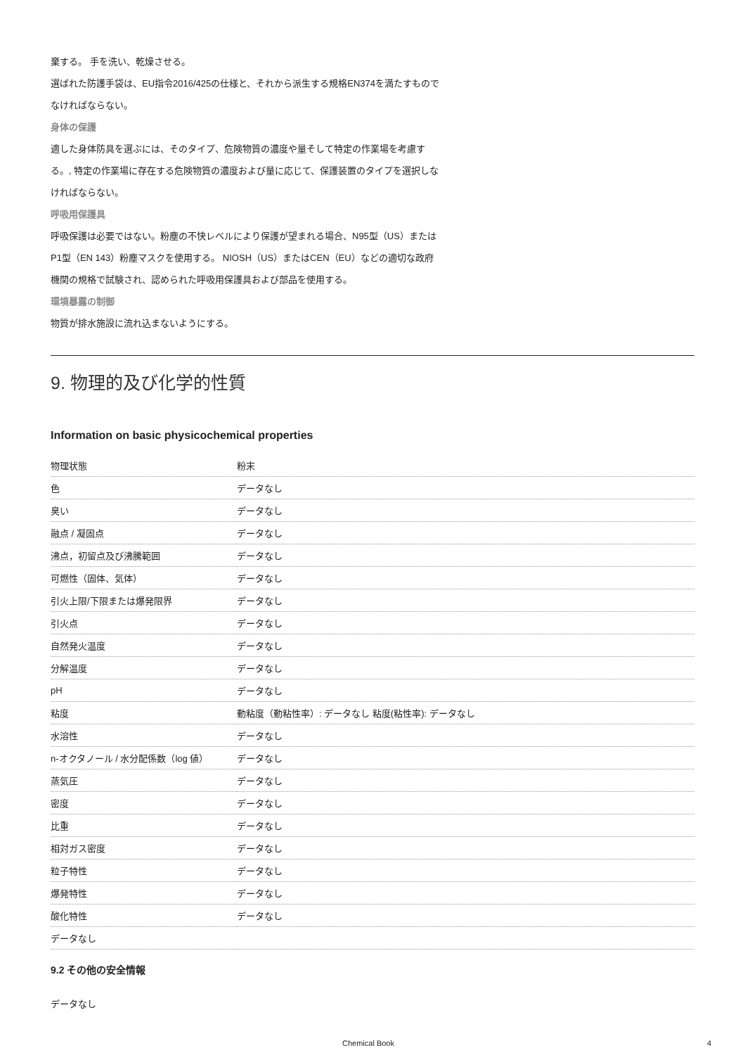棄する。 手を洗い、乾燥させる。
選ばれた防護手袋は、EU指令2016/425の仕様と、それから派生する規格EN374を満たすもので
なければならない。
身体の保護
適した身体防具を選ぶには、そのタイプ、危険物質の濃度や量そして特定の作業場を考慮す
る。, 特定の作業場に存在する危険物質の濃度および量に応じて、保護装置のタイプを選択しな
ければならない。
呼吸用保護具
呼吸保護は必要ではない。粉塵の不快レベルにより保護が望まれる場合、N95型（US）または
P1型（EN 143）粉塵マスクを使用する。 NIOSH（US）またはCEN（EU）などの適切な政府
機関の規格で試験され、認められた呼吸用保護具および部品を使用する。
環境暴露の制御
物質が排水施設に流れ込まないようにする。
9. 物理的及び化学的性質
Information on basic physicochemical properties
| 物理状態 | 粉末 |
| 色 | データなし |
| 臭い | データなし |
| 融点 / 凝固点 | データなし |
| 沸点，初留点及び沸騰範囲 | データなし |
| 可燃性（固体、気体） | データなし |
| 引火上限/下限または爆発限界 | データなし |
| 引火点 | データなし |
| 自然発火温度 | データなし |
| 分解温度 | データなし |
| pH | データなし |
| 粘度 | 動粘度（動粘性率）: データなし 粘度(粘性率): データなし |
| 水溶性 | データなし |
| n-オクタノール / 水分配係数（log 値） | データなし |
| 蒸気圧 | データなし |
| 密度 | データなし |
| 比重 | データなし |
| 相対ガス密度 | データなし |
| 粒子特性 | データなし |
| 爆発特性 | データなし |
| 酸化特性 | データなし |
| データなし | |
9.2 その他の安全情報
データなし
Chemical Book 4